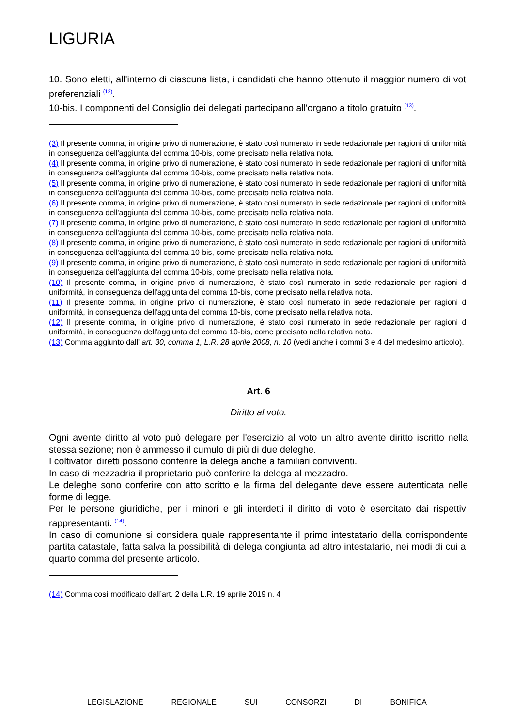LIGURIA
10. Sono eletti, all'interno di ciascuna lista, i candidati che hanno ottenuto il maggior numero di voti preferenziali <sup>(12)</sup>.
10-bis. I componenti del Consiglio dei delegati partecipano all'organo a titolo gratuito <sup>(13)</sup>.
(3) Il presente comma, in origine privo di numerazione, è stato così numerato in sede redazionale per ragioni di uniformità, in conseguenza dell'aggiunta del comma 10-bis, come precisato nella relativa nota.
(4) Il presente comma, in origine privo di numerazione, è stato così numerato in sede redazionale per ragioni di uniformità, in conseguenza dell'aggiunta del comma 10-bis, come precisato nella relativa nota.
(5) Il presente comma, in origine privo di numerazione, è stato così numerato in sede redazionale per ragioni di uniformità, in conseguenza dell'aggiunta del comma 10-bis, come precisato nella relativa nota.
(6) Il presente comma, in origine privo di numerazione, è stato così numerato in sede redazionale per ragioni di uniformità, in conseguenza dell'aggiunta del comma 10-bis, come precisato nella relativa nota.
(7) Il presente comma, in origine privo di numerazione, è stato così numerato in sede redazionale per ragioni di uniformità, in conseguenza dell'aggiunta del comma 10-bis, come precisato nella relativa nota.
(8) Il presente comma, in origine privo di numerazione, è stato così numerato in sede redazionale per ragioni di uniformità, in conseguenza dell'aggiunta del comma 10-bis, come precisato nella relativa nota.
(9) Il presente comma, in origine privo di numerazione, è stato così numerato in sede redazionale per ragioni di uniformità, in conseguenza dell'aggiunta del comma 10-bis, come precisato nella relativa nota.
(10) Il presente comma, in origine privo di numerazione, è stato così numerato in sede redazionale per ragioni di uniformità, in conseguenza dell'aggiunta del comma 10-bis, come precisato nella relativa nota.
(11) Il presente comma, in origine privo di numerazione, è stato così numerato in sede redazionale per ragioni di uniformità, in conseguenza dell'aggiunta del comma 10-bis, come precisato nella relativa nota.
(12) Il presente comma, in origine privo di numerazione, è stato così numerato in sede redazionale per ragioni di uniformità, in conseguenza dell'aggiunta del comma 10-bis, come precisato nella relativa nota.
(13) Comma aggiunto dall' art. 30, comma 1, L.R. 28 aprile 2008, n. 10 (vedi anche i commi 3 e 4 del medesimo articolo).
Art. 6
Diritto al voto.
Ogni avente diritto al voto può delegare per l'esercizio al voto un altro avente diritto iscritto nella stessa sezione; non è ammesso il cumulo di più di due deleghe.
I coltivatori diretti possono conferire la delega anche a familiari conviventi.
In caso di mezzadria il proprietario può conferire la delega al mezzadro.
Le deleghe sono conferire con atto scritto e la firma del delegante deve essere autenticata nelle forme di legge.
Per le persone giuridiche, per i minori e gli interdetti il diritto di voto è esercitato dai rispettivi rappresentanti. <sup>(14)</sup>.
In caso di comunione si considera quale rappresentante il primo intestatario della corrispondente partita catastale, fatta salva la possibilità di delega congiunta ad altro intestatario, nei modi di cui al quarto comma del presente articolo.
(14) Comma così modificato dall’art. 2 della L.R. 19 aprile 2019 n. 4
LEGISLAZIONE REGIONALE SUI CONSORZI DI BONIFICA